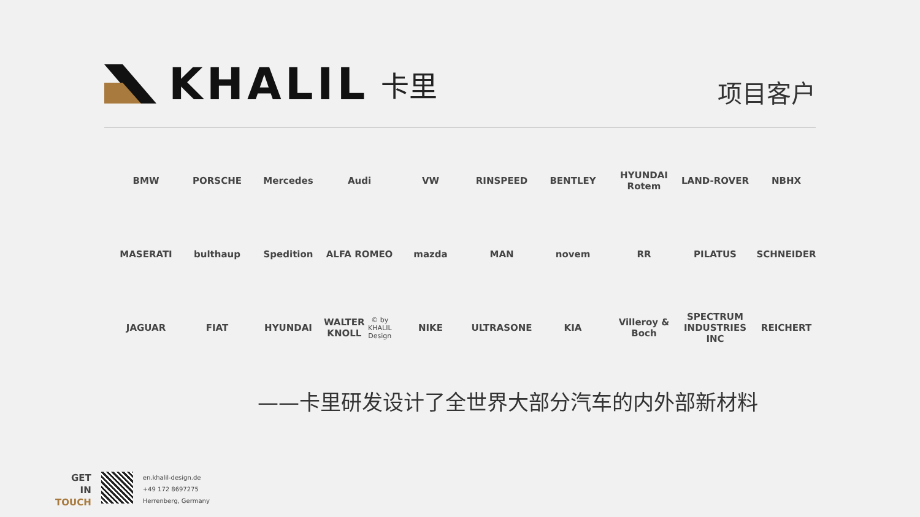KHALIL 卡里
项目客户
BMW
PORSCHE
Mercedes
Audi
VW
RINSPEED
BENTLEY
HYUNDAI Rotem
LAND-ROVER
NBHX
MASERATI
bulthaup
Spedition
ALFA ROMEO
mazda
MAN
novem
RR
PILATUS
SCHNEIDER
JAGUAR
FIAT
HYUNDAI
WALTER KNOLL
© by KHALIL Design
NIKE
ULTRASONE
KIA
Villeroy & Boch
SPECTRUM INDUSTRIES INC
REICHERT
——卡里研发设计了全世界大部分汽车的内外部新材料
GET
IN
TOUCH
en.khalil-design.de
+49 172 8697275
Herrenberg, Germany